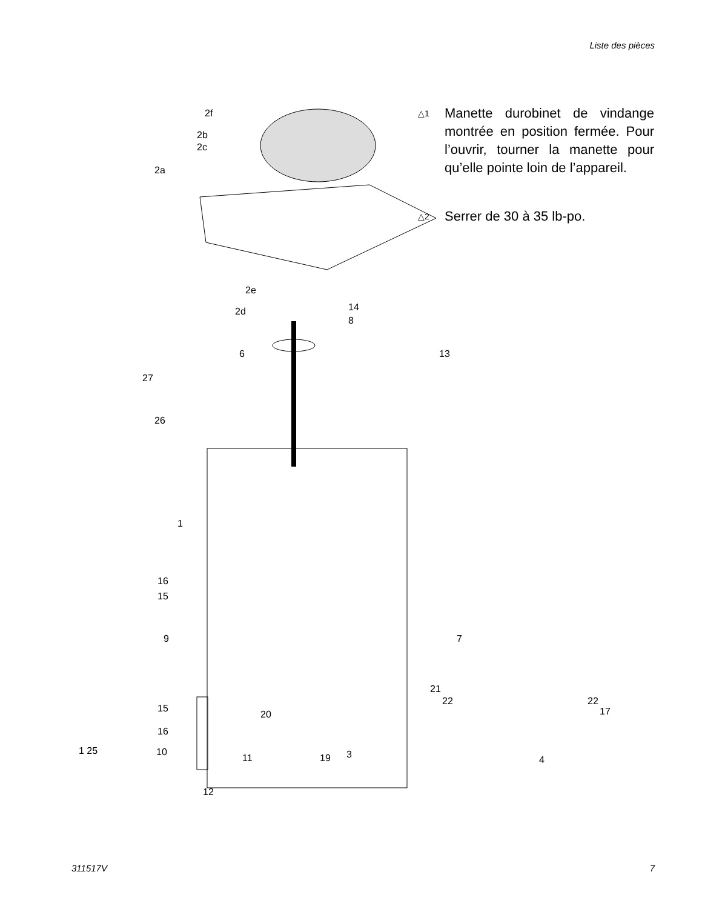Liste des pièces
2f
2b
2c
2a
2e
2d 14
8
6 13
27
26
1
16
15
9 7
21
22
15
22
17 20
16
1 25 10
11 19 3 4
12
△1
Manette durobinet de vindange montrée en position fermée. Pour l’ouvrir, tourner la manette pour qu’elle pointe loin de l’appareil.
△2
Serrer de 30 à 35 lb-po.
311517V 7